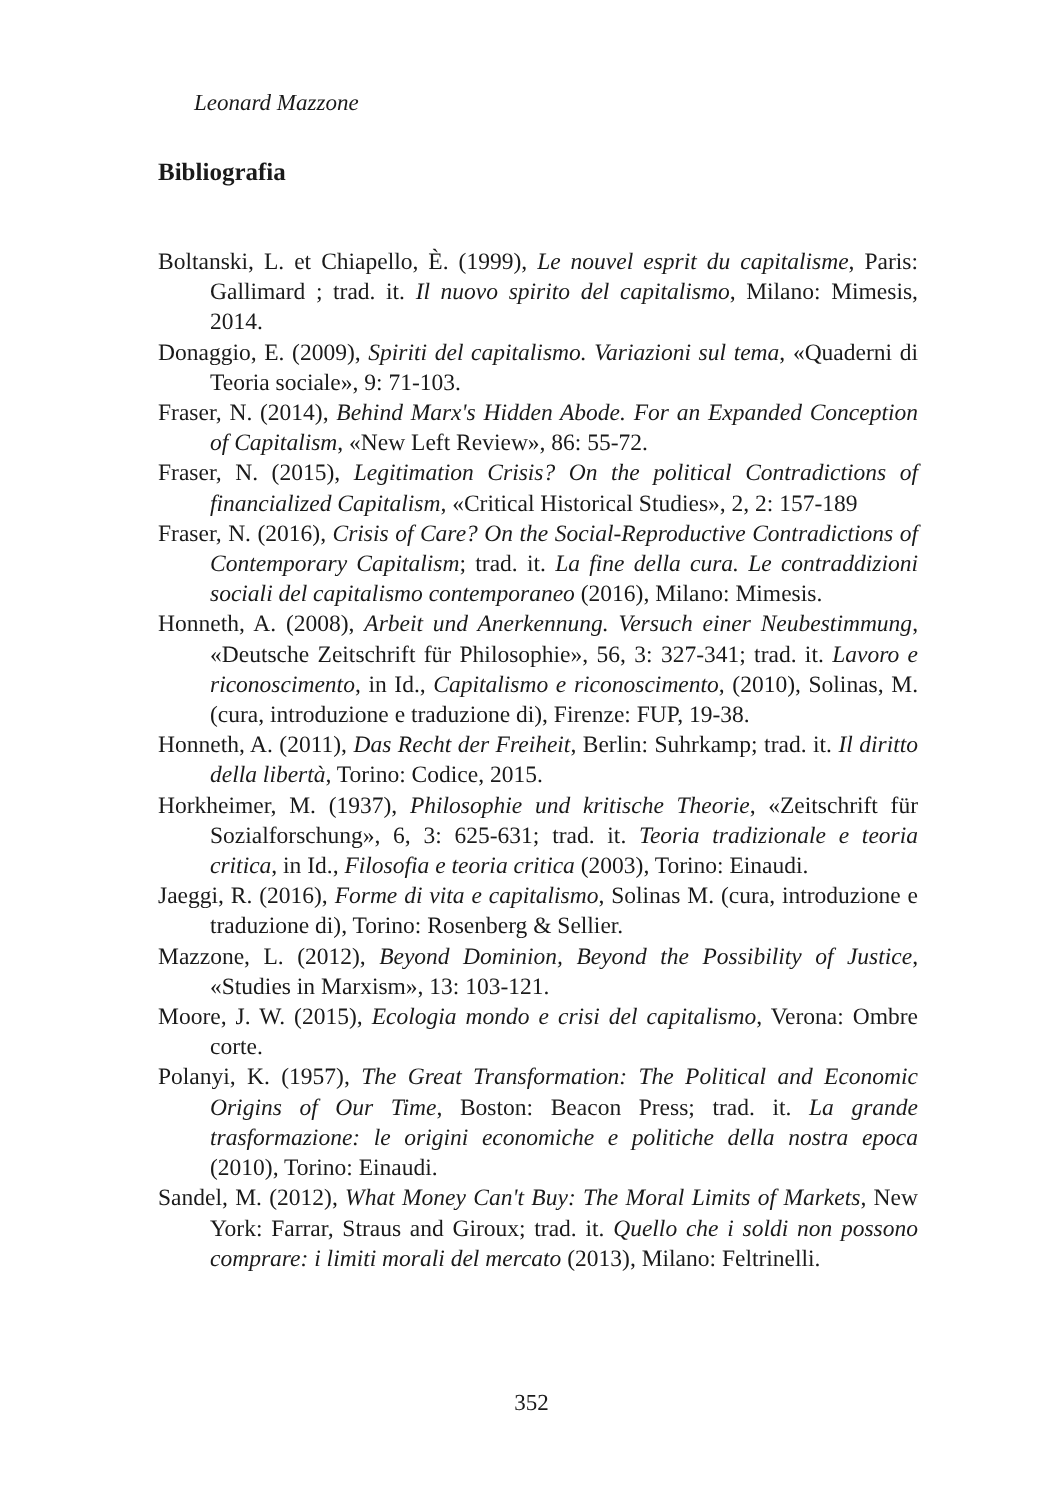Leonard Mazzone
Bibliografia
Boltanski, L. et Chiapello, È. (1999), Le nouvel esprit du capitalisme, Paris: Gallimard ; trad. it. Il nuovo spirito del capitalismo, Milano: Mimesis, 2014.
Donaggio, E. (2009), Spiriti del capitalismo. Variazioni sul tema, «Quaderni di Teoria sociale», 9: 71-103.
Fraser, N. (2014), Behind Marx's Hidden Abode. For an Expanded Conception of Capitalism, «New Left Review», 86: 55-72.
Fraser, N. (2015), Legitimation Crisis? On the political Contradictions of financialized Capitalism, «Critical Historical Studies», 2, 2: 157-189
Fraser, N. (2016), Crisis of Care? On the Social-Reproductive Contradictions of Contemporary Capitalism; trad. it. La fine della cura. Le contraddizioni sociali del capitalismo contemporaneo (2016), Milano: Mimesis.
Honneth, A. (2008), Arbeit und Anerkennung. Versuch einer Neubestimmung, «Deutsche Zeitschrift für Philosophie», 56, 3: 327-341; trad. it. Lavoro e riconoscimento, in Id., Capitalismo e riconoscimento, (2010), Solinas, M. (cura, introduzione e traduzione di), Firenze: FUP, 19-38.
Honneth, A. (2011), Das Recht der Freiheit, Berlin: Suhrkamp; trad. it. Il diritto della libertà, Torino: Codice, 2015.
Horkheimer, M. (1937), Philosophie und kritische Theorie, «Zeitschrift für Sozialforschung», 6, 3: 625-631; trad. it. Teoria tradizionale e teoria critica, in Id., Filosofia e teoria critica (2003), Torino: Einaudi.
Jaeggi, R. (2016), Forme di vita e capitalismo, Solinas M. (cura, introduzione e traduzione di), Torino: Rosenberg & Sellier.
Mazzone, L. (2012), Beyond Dominion, Beyond the Possibility of Justice, «Studies in Marxism», 13: 103-121.
Moore, J. W. (2015), Ecologia mondo e crisi del capitalismo, Verona: Ombre corte.
Polanyi, K. (1957), The Great Transformation: The Political and Economic Origins of Our Time, Boston: Beacon Press; trad. it. La grande trasformazione: le origini economiche e politiche della nostra epoca (2010), Torino: Einaudi.
Sandel, M. (2012), What Money Can't Buy: The Moral Limits of Markets, New York: Farrar, Straus and Giroux; trad. it. Quello che i soldi non possono comprare: i limiti morali del mercato (2013), Milano: Feltrinelli.
352